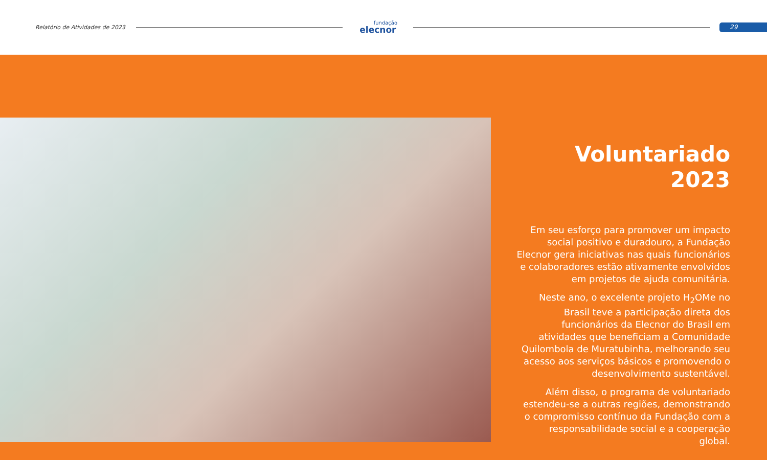Relatório de Atividades de 2023
fundação
elecnor
29
Voluntariado
2023
Em seu esforço para promover um impacto social positivo e duradouro, a Fundação Elecnor gera iniciativas nas quais funcionários e colaboradores estão ativamente envolvidos em projetos de ajuda comunitária.
Neste ano, o excelente projeto H<sub>2</sub>OMe no Brasil teve a participação direta dos funcionários da Elecnor do Brasil em atividades que beneficiam a Comunidade Quilombola de Muratubinha, melhorando seu acesso aos serviços básicos e promovendo o desenvolvimento sustentável.
Além disso, o programa de voluntariado estendeu-se a outras regiões, demonstrando o compromisso contínuo da Fundação com a responsabilidade social e a cooperação global.